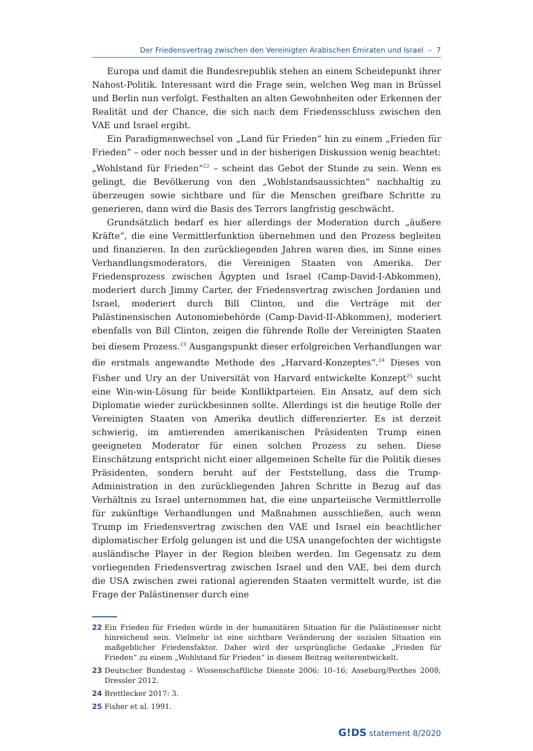Der Friedensvertrag zwischen den Vereinigten Arabischen Emiraten und Israel – 7
Europa und damit die Bundesrepublik stehen an einem Scheidepunkt ihrer Nahost-Politik. Interessant wird die Frage sein, welchen Weg man in Brüssel und Berlin nun verfolgt. Festhalten an alten Gewohnheiten oder Erkennen der Realität und der Chance, die sich nach dem Friedensschluss zwischen den VAE und Israel ergibt.
Ein Paradigmenwechsel von „Land für Frieden“ hin zu einem „Frieden für Frieden“ – oder noch besser und in der bisherigen Diskussion wenig beachtet: „Wohlstand für Frieden“<sup>22</sup> – scheint das Gebot der Stunde zu sein. Wenn es gelingt, die Bevölkerung von den „Wohlstandsaussichten“ nachhaltig zu überzeugen sowie sichtbare und für die Menschen greifbare Schritte zu generieren, dann wird die Basis des Terrors langfristig geschwächt.
Grundsätzlich bedarf es hier allerdings der Moderation durch „äußere Kräfte“, die eine Vermittlerfunktion übernehmen und den Prozess begleiten und finanzieren. In den zurückliegenden Jahren waren dies, im Sinne eines Verhandlungsmoderators, die Vereinigen Staaten von Amerika. Der Friedensprozess zwischen Ägypten und Israel (Camp-David-I-Abkommen), moderiert durch Jimmy Carter, der Friedensvertrag zwischen Jordanien und Israel, moderiert durch Bill Clinton, und die Verträge mit der Palästinensischen Autonomiebehörde (Camp-David-II-Abkommen), moderiert ebenfalls von Bill Clinton, zeigen die führende Rolle der Vereinigten Staaten bei diesem Prozess.<sup>23</sup> Ausgangspunkt dieser erfolgreichen Verhandlungen war die erstmals angewandte Methode des „Harvard-Konzeptes“.<sup>24</sup> Dieses von Fisher und Ury an der Universität von Harvard entwickelte Konzept<sup>25</sup> sucht eine Win-win-Lösung für beide Konfliktparteien. Ein Ansatz, auf dem sich Diplomatie wieder zurückbesinnen sollte. Allerdings ist die heutige Rolle der Vereinigten Staaten von Amerika deutlich differenzierter. Es ist derzeit schwierig, im amtierenden amerikanischen Präsidenten Trump einen geeigneten Moderator für einen solchen Prozess zu sehen. Diese Einschätzung entspricht nicht einer allgemeinen Schelte für die Politik dieses Präsidenten, sondern beruht auf der Feststellung, dass die Trump-Administration in den zurückliegenden Jahren Schritte in Bezug auf das Verhältnis zu Israel unternommen hat, die eine unparteiische Vermittlerrolle für zukünftige Verhandlungen und Maßnahmen ausschließen, auch wenn Trump im Friedensvertrag zwischen den VAE und Israel ein beachtlicher diplomatischer Erfolg gelungen ist und die USA unangefochten der wichtigste ausländische Player in der Region bleiben werden. Im Gegensatz zu dem vorliegenden Friedensvertrag zwischen Israel und den VAE, bei dem durch die USA zwischen zwei rational agierenden Staaten vermittelt wurde, ist die Frage der Palästinenser durch eine
22 Ein Frieden für Frieden würde in der humanitären Situation für die Palästinenser nicht hinreichend sein. Vielmehr ist eine sichtbare Veränderung der sozialen Situation ein maßgeblicher Friedensfaktor. Daher wird der ursprüngliche Gedanke „Frieden für Frieden“ zu einem „Wohlstand für Frieden“ in diesem Beitrag weiterentwickelt.
23 Deutscher Bundestag – Wissenschaftliche Dienste 2006: 10–16; Asseburg/Perthes 2008; Dressler 2012.
24 Brettlecker 2017: 3.
25 Fisher et al. 1991.
G!DS statement 8/2020